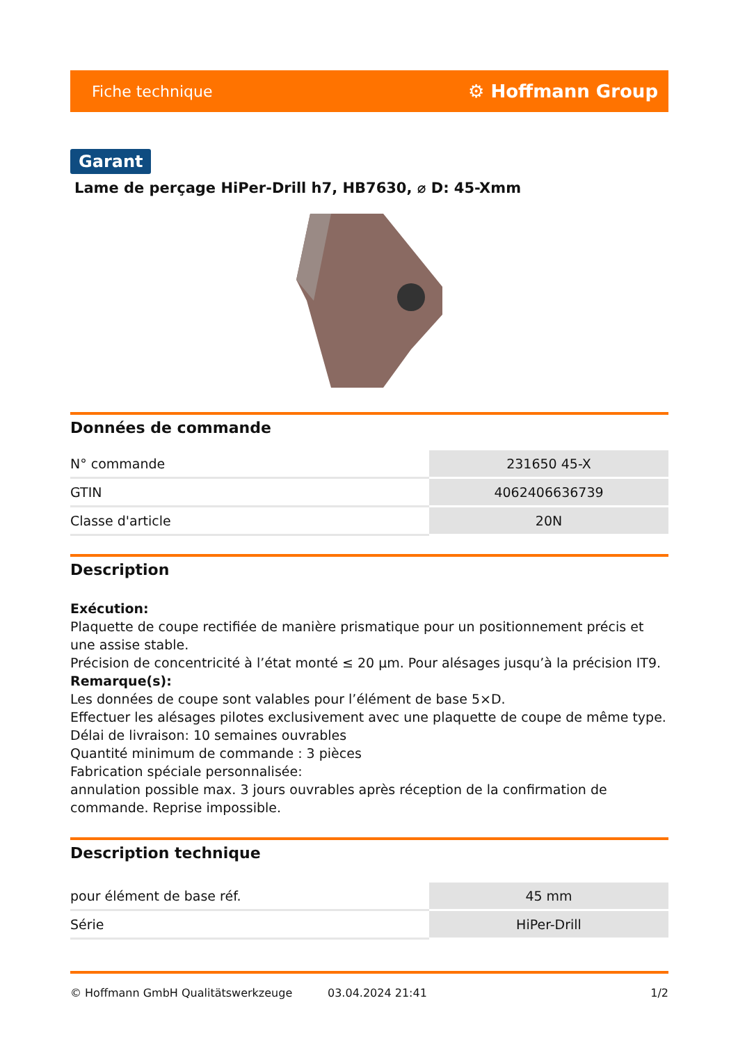Fiche technique ⚙ Hoffmann Group
Garant
Lame de perçage HiPer-Drill h7, HB7630, ⌀ D: 45-Xmm
Données de commande
| N° commande | 231650 45-X |
| GTIN | 4062406636739 |
| Classe d'article | 20N |
Description
Exécution:
Plaquette de coupe rectifiée de manière prismatique pour un positionnement précis et une assise stable.
Précision de concentricité à l’état monté ≤ 20 µm. Pour alésages jusqu’à la précision IT9.
Remarque(s):
Les données de coupe sont valables pour l’élément de base 5×D.
Effectuer les alésages pilotes exclusivement avec une plaquette de coupe de même type. Délai de livraison: 10 semaines ouvrables
Quantité minimum de commande : 3 pièces
Fabrication spéciale personnalisée:
annulation possible max. 3 jours ouvrables après réception de la confirmation de commande. Reprise impossible.
Description technique
| pour élément de base réf. | 45 mm |
| Série | HiPer-Drill |
© Hoffmann GmbH Qualitätswerkzeuge 03.04.2024 21:41 1/2